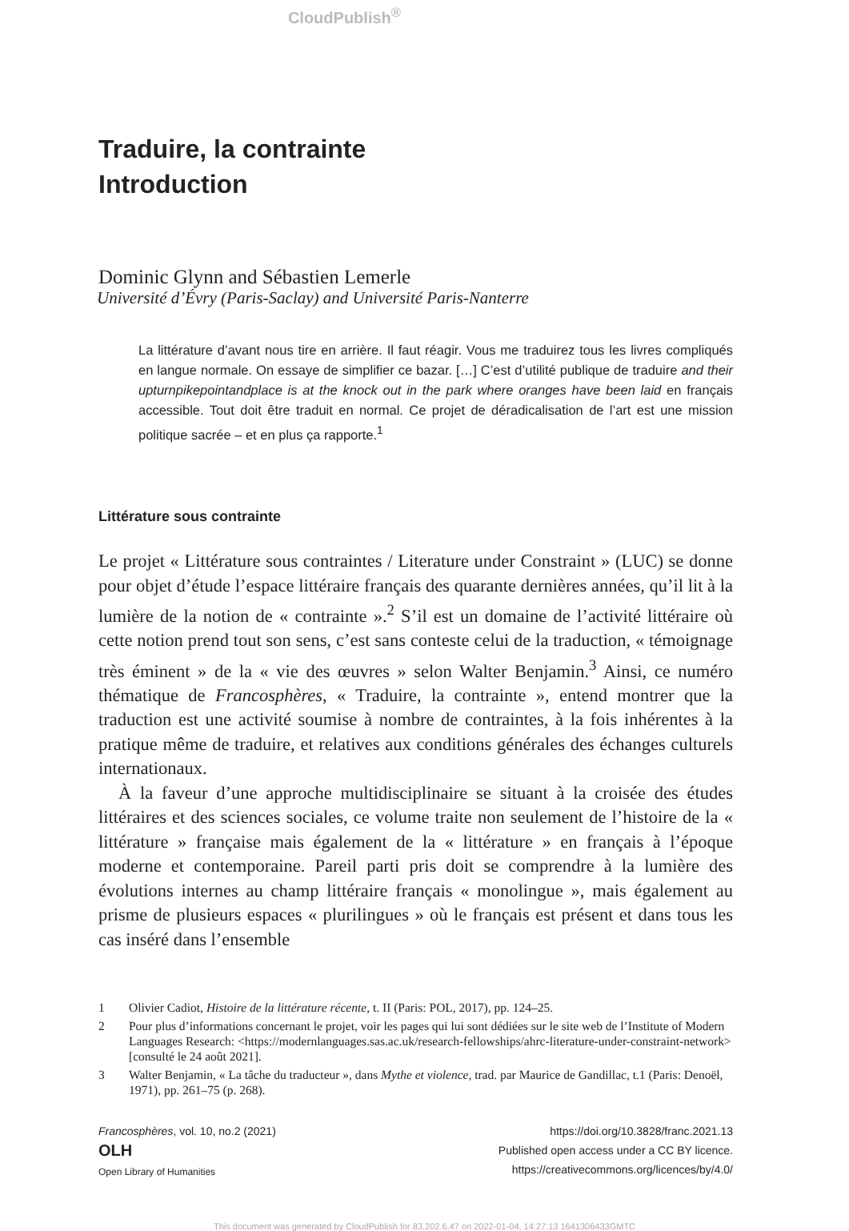CloudPublish<sup>®</sup>
Traduire, la contrainte
Introduction
Dominic Glynn and Sébastien Lemerle
Université d’Évry (Paris-Saclay) and Université Paris-Nanterre
La littérature d’avant nous tire en arrière. Il faut réagir. Vous me traduirez tous les livres compliqués en langue normale. On essaye de simplifier ce bazar. […] C’est d’utilité publique de traduire and their upturnpikepointandplace is at the knock out in the park where oranges have been laid en français accessible. Tout doit être traduit en normal. Ce projet de déradicalisation de l’art est une mission politique sacrée – et en plus ça rapporte.<sup>1</sup>
Littérature sous contrainte
Le projet « Littérature sous contraintes / Literature under Constraint » (LUC) se donne pour objet d’étude l’espace littéraire français des quarante dernières années, qu’il lit à la lumière de la notion de « contrainte ».<sup>2</sup> S’il est un domaine de l’activité littéraire où cette notion prend tout son sens, c’est sans conteste celui de la traduction, « témoignage très éminent » de la « vie des œuvres » selon Walter Benjamin.<sup>3</sup> Ainsi, ce numéro thématique de Francosphères, « Traduire, la contrainte », entend montrer que la traduction est une activité soumise à nombre de contraintes, à la fois inhérentes à la pratique même de traduire, et relatives aux conditions générales des échanges culturels internationaux.
À la faveur d’une approche multidisciplinaire se situant à la croisée des études littéraires et des sciences sociales, ce volume traite non seulement de l’histoire de la « littérature » française mais également de la « littérature » en français à l’époque moderne et contemporaine. Pareil parti pris doit se comprendre à la lumière des évolutions internes au champ littéraire français « monolingue », mais également au prisme de plusieurs espaces « plurilingues » où le français est présent et dans tous les cas inséré dans l’ensemble
1 Olivier Cadiot, Histoire de la littérature récente, t. II (Paris: POL, 2017), pp. 124–25.
2 Pour plus d’informations concernant le projet, voir les pages qui lui sont dédiées sur le site web de l’Institute of Modern Languages Research: <https://modernlanguages.sas.ac.uk/research-fellowships/ahrc-literature-under-constraint-network> [consulté le 24 août 2021].
3 Walter Benjamin, « La tâche du traducteur », dans Mythe et violence, trad. par Maurice de Gandillac, t.1 (Paris: Denoël, 1971), pp. 261–75 (p. 268).
Francosphères, vol. 10, no.2 (2021)
OLH
Open Library of Humanities
https://doi.org/10.3828/franc.2021.13
Published open access under a CC BY licence.
https://creativecommons.org/licences/by/4.0/
This document was generated by CloudPublish for 83.202.6.47 on 2022-01-04, 14:27:13 1641306433GMTC